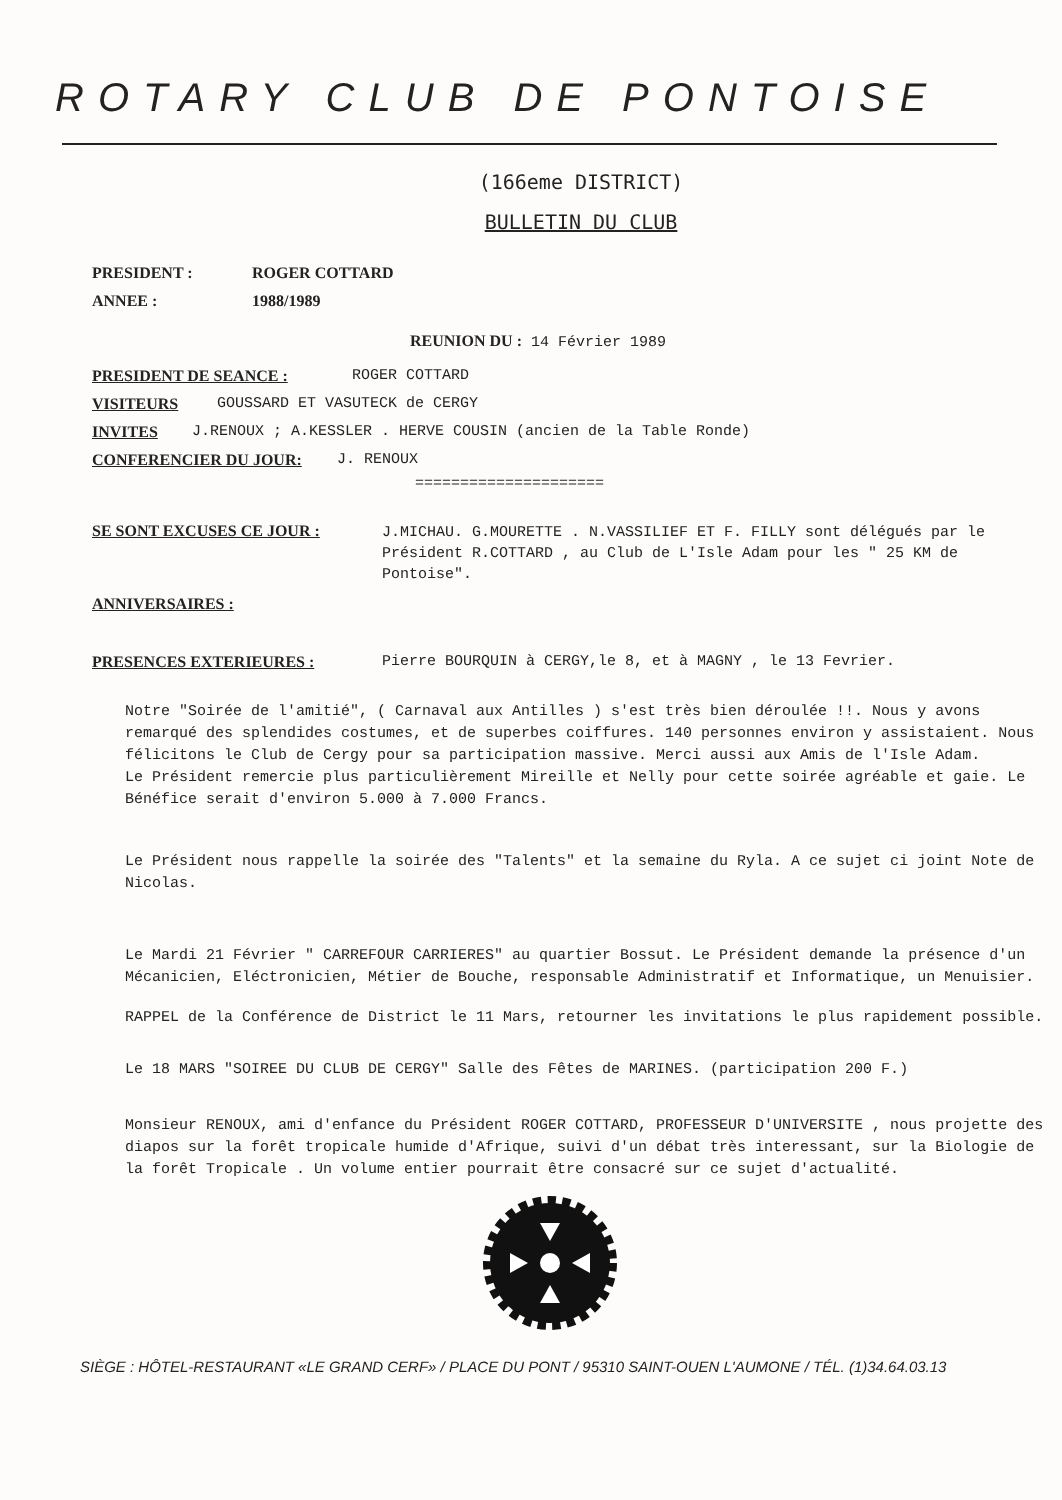ROTARY CLUB DE PONTOISE
(166eme DISTRICT)
BULLETIN DU CLUB
PRESIDENT : ROGER COTTARD
ANNEE : 1988/1989
REUNION DU : 14 Février 1989
PRESIDENT DE SEANCE : ROGER COTTARD
VISITEURS GOUSSARD ET VASUTECK de CERGY
INVITES J.RENOUX ; A.KESSLER . HERVE COUSIN (ancien de la Table Ronde)
CONFERENCIER DU JOUR: J. RENOUX
=====================
SE SONT EXCUSES CE JOUR : J.MICHAU. G.MOURETTE . N.VASSILIEF ET F. FILLY sont délégués par le Président R.COTTARD , au Club de L'Isle Adam pour les " 25 KM de Pontoise".
ANNIVERSAIRES :
PRESENCES EXTERIEURES : Pierre BOURQUIN à CERGY,le 8, et à MAGNY , le 13 Fevrier.
Notre "Soirée de l'amitié", ( Carnaval aux Antilles ) s'est très bien déroulée !!. Nous y avons remarqué des splendides costumes, et de superbes coiffures. 140 personnes environ y assistaient. Nous félicitons le Club de Cergy pour sa participation massive. Merci aussi aux Amis de l'Isle Adam.
Le Président remercie plus particulièrement Mireille et Nelly pour cette soirée agréable et gaie. Le Bénéfice serait d'environ 5.000 à 7.000 Francs.
Le Président nous rappelle la soirée des "Talents" et la semaine du Ryla. A ce sujet ci joint Note de Nicolas.
Le Mardi 21 Février " CARREFOUR CARRIERES" au quartier Bossut. Le Président demande la présence d'un Mécanicien, Eléctronicien, Métier de Bouche, responsable Administratif et Informatique, un Menuisier.
RAPPEL de la Conférence de District le 11 Mars, retourner les invitations le plus rapidement possible.
Le 18 MARS "SOIREE DU CLUB DE CERGY" Salle des Fêtes de MARINES. (participation 200 F.)
Monsieur RENOUX, ami d'enfance du Président ROGER COTTARD, PROFESSEUR D'UNIVERSITE , nous projette des diapos sur la forêt tropicale humide d'Afrique, suivi d'un débat très interessant, sur la Biologie de la forêt Tropicale . Un volume entier pourrait être consacré sur ce sujet d'actualité.
SIÈGE : HÔTEL-RESTAURANT «LE GRAND CERF» / PLACE DU PONT / 95310 SAINT-OUEN L'AUMONE / TÉL. (1)34.64.03.13